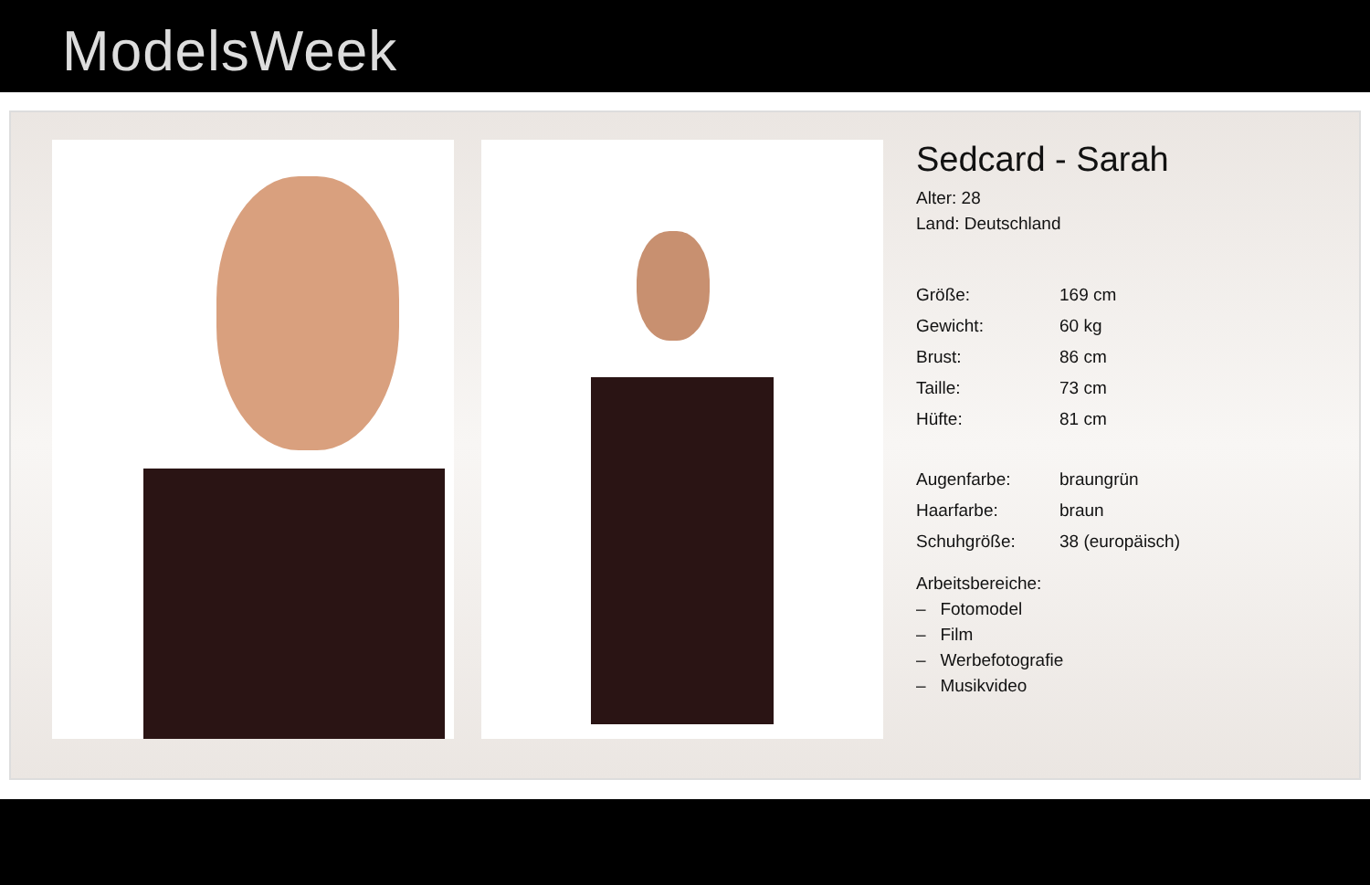ModelsWeek
Sedcard - Sarah
Alter: 28
Land: Deutschland
| Größe: | 169 cm |
| Gewicht: | 60 kg |
| Brust: | 86 cm |
| Taille: | 73 cm |
| Hüfte: | 81 cm |
| Augenfarbe: | braungrün |
| Haarfarbe: | braun |
| Schuhgröße: | 38 (europäisch) |
Arbeitsbereiche:
– Fotomodel
– Film
– Werbefotografie
– Musikvideo